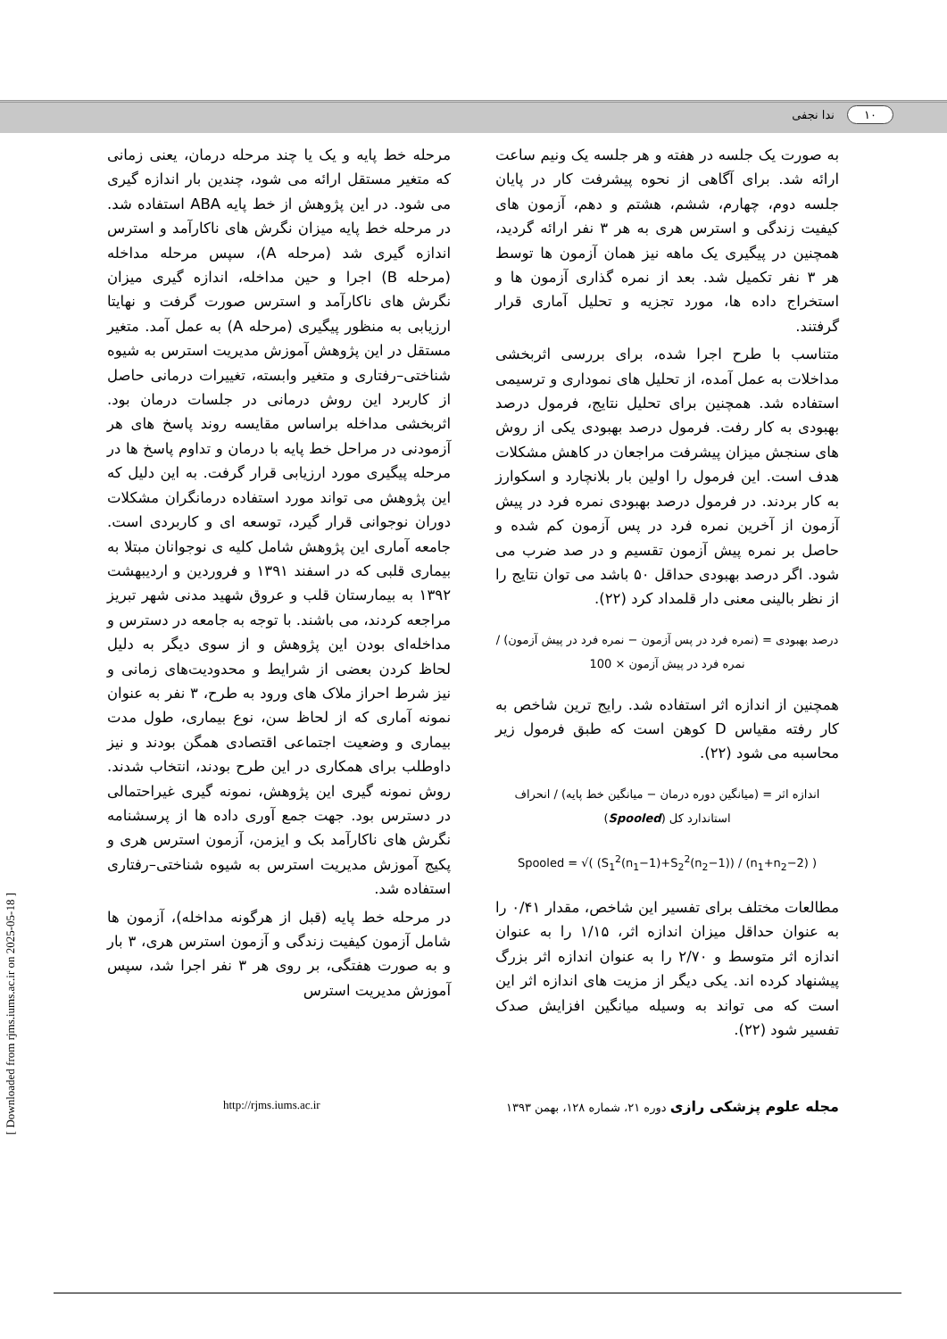۱۰ ندا نجفی
مرحله خط پایه و یک یا چند مرحله درمان، یعنی زمانی که متغیر مستقل ارائه می شود، چندین بار اندازه گیری می شود. در این پژوهش از خط پایه ABA استفاده شد. در مرحله خط پایه میزان نگرش های ناکارآمد و استرس اندازه گیری شد (مرحله A)، سپس مرحله مداخله (مرحله B) اجرا و حین مداخله، اندازه گیری میزان نگرش های ناکارآمد و استرس صورت گرفت و نهایتا ارزیابی به منظور پیگیری (مرحله A) به عمل آمد. متغیر مستقل در این پژوهش آموزش مدیریت استرس به شیوه شناختی–رفتاری و متغیر وابسته، تغییرات درمانی حاصل از کاربرد این روش درمانی در جلسات درمان بود. اثربخشی مداخله براساس مقایسه روند پاسخ های هر آزمودنی در مراحل خط پایه با درمان و تداوم پاسخ ها در مرحله پیگیری مورد ارزیابی قرار گرفت. به این دلیل که این پژوهش می تواند مورد استفاده درمانگران مشکلات دوران نوجوانی قرار گیرد، توسعه ای و کاربردی است. جامعه آماری این پژوهش شامل کلیه ی نوجوانان مبتلا به بیماری قلبی که در اسفند ۱۳۹۱ و فروردین و اردیبهشت ۱۳۹۲ به بیمارستان قلب و عروق شهید مدنی شهر تبریز مراجعه کردند، می باشند. با توجه به جامعه در دسترس و مداخله‌ای بودن این پژوهش و از سوی دیگر به دلیل لحاظ کردن بعضی از شرایط و محدودیت‌های زمانی و نیز شرط احراز ملاک های ورود به طرح، ۳ نفر به عنوان نمونه آماری که از لحاظ سن، نوع بیماری، طول مدت بیماری و وضعیت اجتماعی اقتصادی همگن بودند و نیز داوطلب برای همکاری در این طرح بودند، انتخاب شدند. روش نمونه گیری این پژوهش، نمونه گیری غیراحتمالی در دسترس بود. جهت جمع آوری داده ها از پرسشنامه نگرش های ناکارآمد بک و ایزمن، آزمون استرس هری و پکیج آموزش مدیریت استرس به شیوه شناختی–رفتاری استفاده شد.
در مرحله خط پایه (قبل از هرگونه مداخله)، آزمون ها شامل آزمون کیفیت زندگی و آزمون استرس هری، ۳ بار و به صورت هفتگی، بر روی هر ۳ نفر اجرا شد، سپس آموزش مدیریت استرس
به صورت یک جلسه در هفته و هر جلسه یک ونیم ساعت ارائه شد. برای آگاهی از نحوه پیشرفت کار در پایان جلسه دوم، چهارم، ششم، هشتم و دهم، آزمون های کیفیت زندگی و استرس هری به هر ۳ نفر ارائه گردید، همچنین در پیگیری یک ماهه نیز همان آزمون ها توسط هر ۳ نفر تکمیل شد. بعد از نمره گذاری آزمون ها و استخراج داده ها، مورد تجزیه و تحلیل آماری قرار گرفتند.
متناسب با طرح اجرا شده، برای بررسی اثربخشی مداخلات به عمل آمده، از تحلیل های نموداری و ترسیمی استفاده شد. همچنین برای تحلیل نتایج، فرمول درصد بهبودی به کار رفت. فرمول درصد بهبودی یکی از روش های سنجش میزان پیشرفت مراجعان در کاهش مشکلات هدف است. این فرمول را اولین بار بلانچارد و اسکوارز به کار بردند. در فرمول درصد بهبودی نمره فرد در پیش آزمون از آخرین نمره فرد در پس آزمون کم شده و حاصل بر نمره پیش آزمون تقسیم و در صد ضرب می شود. اگر درصد بهبودی حداقل ۵۰ باشد می توان نتایج را از نظر بالینی معنی دار قلمداد کرد (۲۲).
درصد بهبودی = (نمره فرد در پس آزمون − نمره فرد در پیش آزمون) / نمره فرد در پیش آزمون × 100
همچنین از اندازه اثر استفاده شد. رایج ترین شاخص به کار رفته مقیاس D کوهن است که طبق فرمول زیر محاسبه می شود (۲۲).
اندازه اثر = (میانگین دوره درمان − میانگین خط پایه) / انحراف استاندارد کل (Spooled)
Spooled = √( (S<sub>1</sub><sup>2</sup>(n<sub>1</sub>−1)+S<sub>2</sub><sup>2</sup>(n<sub>2</sub>−1)) / (n<sub>1</sub>+n<sub>2</sub>−2) )
مطالعات مختلف برای تفسیر این شاخص، مقدار ۰/۴۱ را به عنوان حداقل میزان اندازه اثر، ۱/۱۵ را به عنوان اندازه اثر متوسط و ۲/۷۰ را به عنوان اندازه اثر بزرگ پیشنهاد کرده اند. یکی دیگر از مزیت های اندازه اثر این است که می تواند به وسیله میانگین افزایش صدک تفسیر شود (۲۲).
http://rjms.iums.ac.ir مجله علوم پزشکی رازی دوره ۲۱، شماره ۱۲۸، بهمن ۱۳۹۳
[ Downloaded from rjms.iums.ac.ir on 2025-05-18 ]